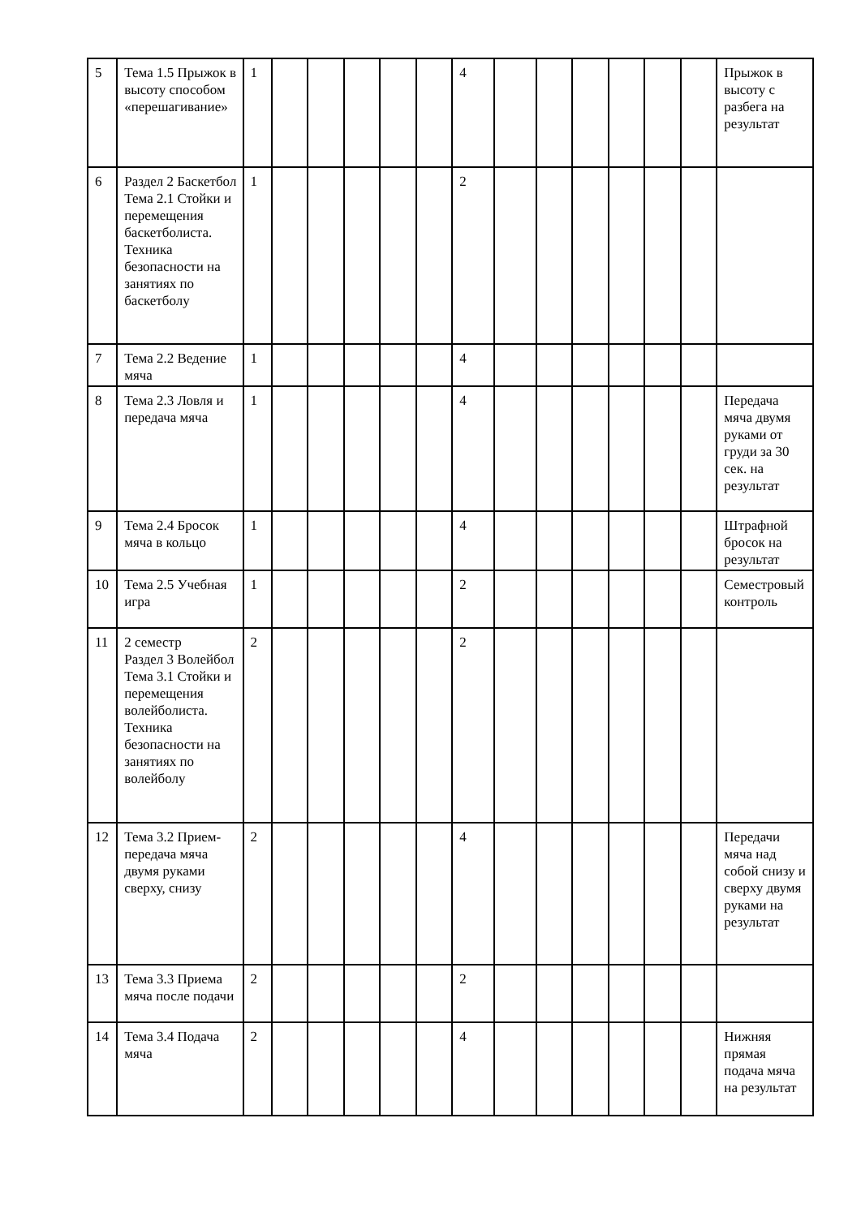| 5 | Тема 1.5 Прыжок в высоту способом «перешагивание» | 1 | | | | | | 4 | | | | | | | Прыжок в высоту с разбега на результат |
| 6 | Раздел 2 Баскетбол Тема 2.1 Стойки и перемещения баскетболиста. Техника безопасности на занятиях по баскетболу | 1 | | | | | | 2 | | | | | | | |
| 7 | Тема 2.2 Ведение мяча | 1 | | | | | | 4 | | | | | | | |
| 8 | Тема 2.3 Ловля и передача мяча | 1 | | | | | | 4 | | | | | | | Передача мяча двумя руками от груди за 30 сек. на результат |
| 9 | Тема 2.4 Бросок мяча в кольцо | 1 | | | | | | 4 | | | | | | | Штрафной бросок на результат |
| 10 | Тема 2.5 Учебная игра | 1 | | | | | | 2 | | | | | | | Семестровый контроль |
| 11 | 2 семестр Раздел 3 Волейбол Тема 3.1 Стойки и перемещения волейболиста. Техника безопасности на занятиях по волейболу | 2 | | | | | | 2 | | | | | | | |
| 12 | Тема 3.2 Прием-передача мяча двумя руками сверху, снизу | 2 | | | | | | 4 | | | | | | | Передачи мяча над собой снизу и сверху двумя руками на результат |
| 13 | Тема 3.3 Приема мяча после подачи | 2 | | | | | | 2 | | | | | | | |
| 14 | Тема 3.4 Подача мяча | 2 | | | | | | 4 | | | | | | | Нижняя прямая подача мяча на результат |